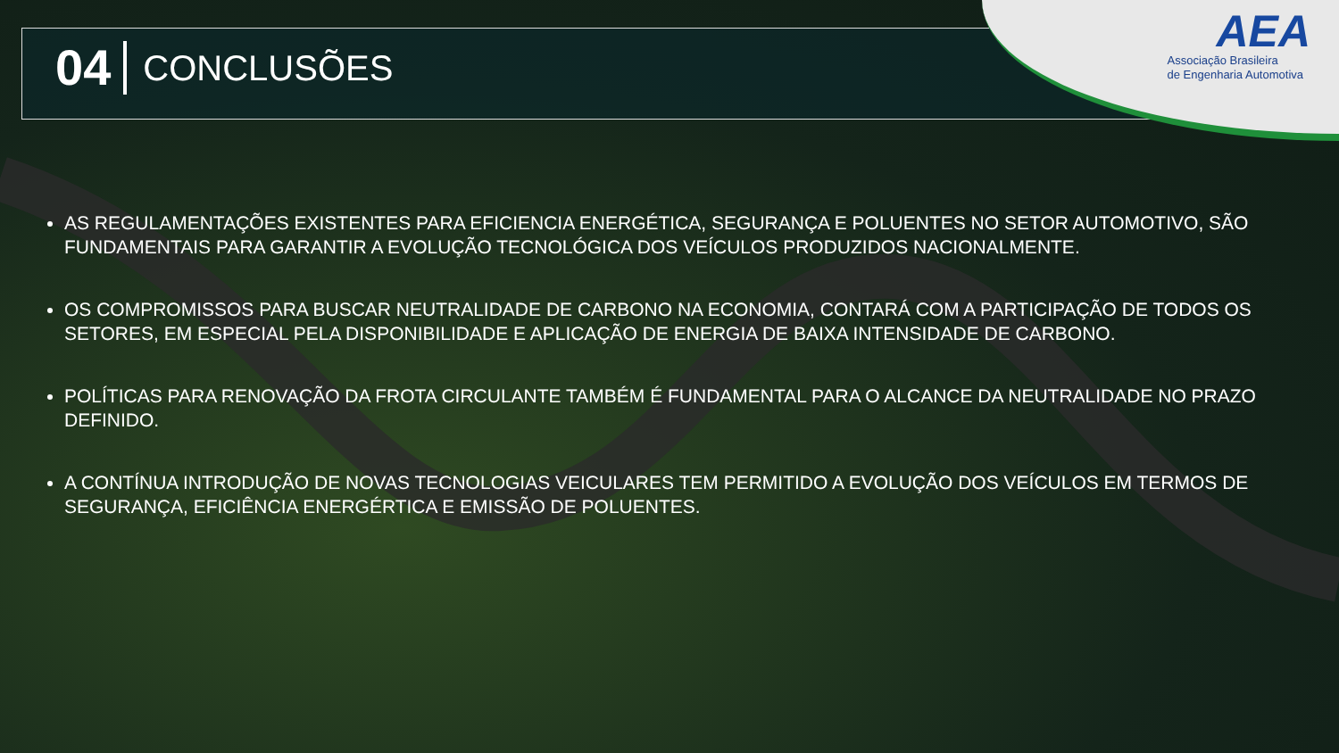AEA
Associação Brasileira
de Engenharia Automotiva
04 CONCLUSÕES
AS REGULAMENTAÇÕES EXISTENTES PARA EFICIENCIA ENERGÉTICA, SEGURANÇA E POLUENTES NO SETOR AUTOMOTIVO, SÃO FUNDAMENTAIS PARA GARANTIR A EVOLUÇÃO TECNOLÓGICA DOS VEÍCULOS PRODUZIDOS NACIONALMENTE.
OS COMPROMISSOS PARA BUSCAR NEUTRALIDADE DE CARBONO NA ECONOMIA, CONTARÁ COM A PARTICIPAÇÃO DE TODOS OS SETORES, EM ESPECIAL PELA DISPONIBILIDADE E APLICAÇÃO DE ENERGIA DE BAIXA INTENSIDADE DE CARBONO.
POLÍTICAS PARA RENOVAÇÃO DA FROTA CIRCULANTE TAMBÉM É FUNDAMENTAL PARA O ALCANCE DA NEUTRALIDADE NO PRAZO DEFINIDO.
A CONTÍNUA INTRODUÇÃO DE NOVAS TECNOLOGIAS VEICULARES TEM PERMITIDO A EVOLUÇÃO DOS VEÍCULOS EM TERMOS DE SEGURANÇA, EFICIÊNCIA ENERGÉRTICA E EMISSÃO DE POLUENTES.